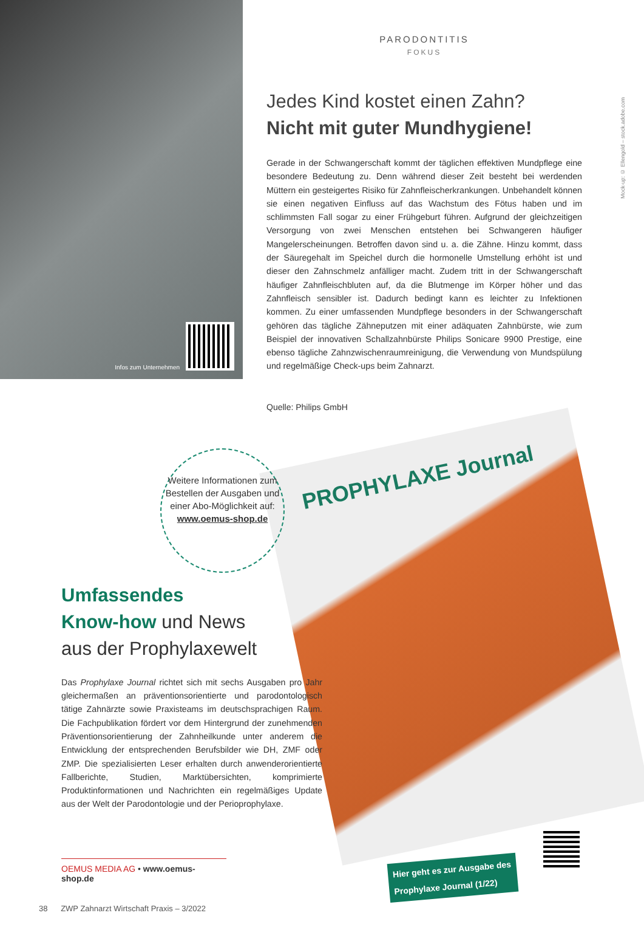Infos zum Unternehmen
PARODONTITIS
FOKUS
Jedes Kind kostet einen Zahn?
Nicht mit guter Mundhygiene!
Gerade in der Schwangerschaft kommt der täglichen effektiven Mundpflege eine besondere Bedeutung zu. Denn während dieser Zeit besteht bei werdenden Müttern ein gesteigertes Risiko für Zahnfleischerkrankungen. Unbehandelt können sie einen negativen Einfluss auf das Wachstum des Fötus haben und im schlimmsten Fall sogar zu einer Frühgeburt führen. Aufgrund der gleichzeitigen Versorgung von zwei Menschen entstehen bei Schwangeren häufiger Mangelerscheinungen. Betroffen davon sind u. a. die Zähne. Hinzu kommt, dass der Säuregehalt im Speichel durch die hormonelle Umstellung erhöht ist und dieser den Zahnschmelz anfälliger macht. Zudem tritt in der Schwangerschaft häufiger Zahnfleischbluten auf, da die Blutmenge im Körper höher und das Zahnfleisch sensibler ist. Dadurch bedingt kann es leichter zu Infektionen kommen. Zu einer umfassenden Mundpflege besonders in der Schwangerschaft gehören das tägliche Zähneputzen mit einer adäquaten Zahnbürste, wie zum Beispiel der innovativen Schallzahnbürste Philips Sonicare 9900 Prestige, eine ebenso tägliche Zahnzwischenraumreinigung, die Verwendung von Mundspülung und regelmäßige Check-ups beim Zahnarzt.
Quelle: Philips GmbH
PROPHYLAXE Journal
Weitere Informationen zum Bestellen der Ausgaben und einer Abo-Möglichkeit auf:
www.oemus-shop.de
Umfassendes
Know-how und News
aus der Prophylaxewelt
Das Prophylaxe Journal richtet sich mit sechs Ausgaben pro Jahr gleichermaßen an präventionsorientierte und parodontologisch tätige Zahnärzte sowie Praxisteams im deutschsprachigen Raum. Die Fachpublikation fördert vor dem Hintergrund der zunehmenden Präventionsorientierung der Zahnheilkunde unter anderem die Entwicklung der entsprechenden Berufsbilder wie DH, ZMF oder ZMP. Die spezialisierten Leser erhalten durch anwenderorientierte Fallberichte, Studien, Marktübersichten, komprimierte Produktinformationen und Nachrichten ein regelmäßiges Update aus der Welt der Parodontologie und der Perioprophylaxe.
OEMUS MEDIA AG • www.oemus-shop.de
Hier geht es zur Ausgabe des
Prophylaxe Journal (1/22)
38 ZWP Zahnarzt Wirtschaft Praxis – 3/2022
Mock-up: © Ellengold – stock.adobe.com